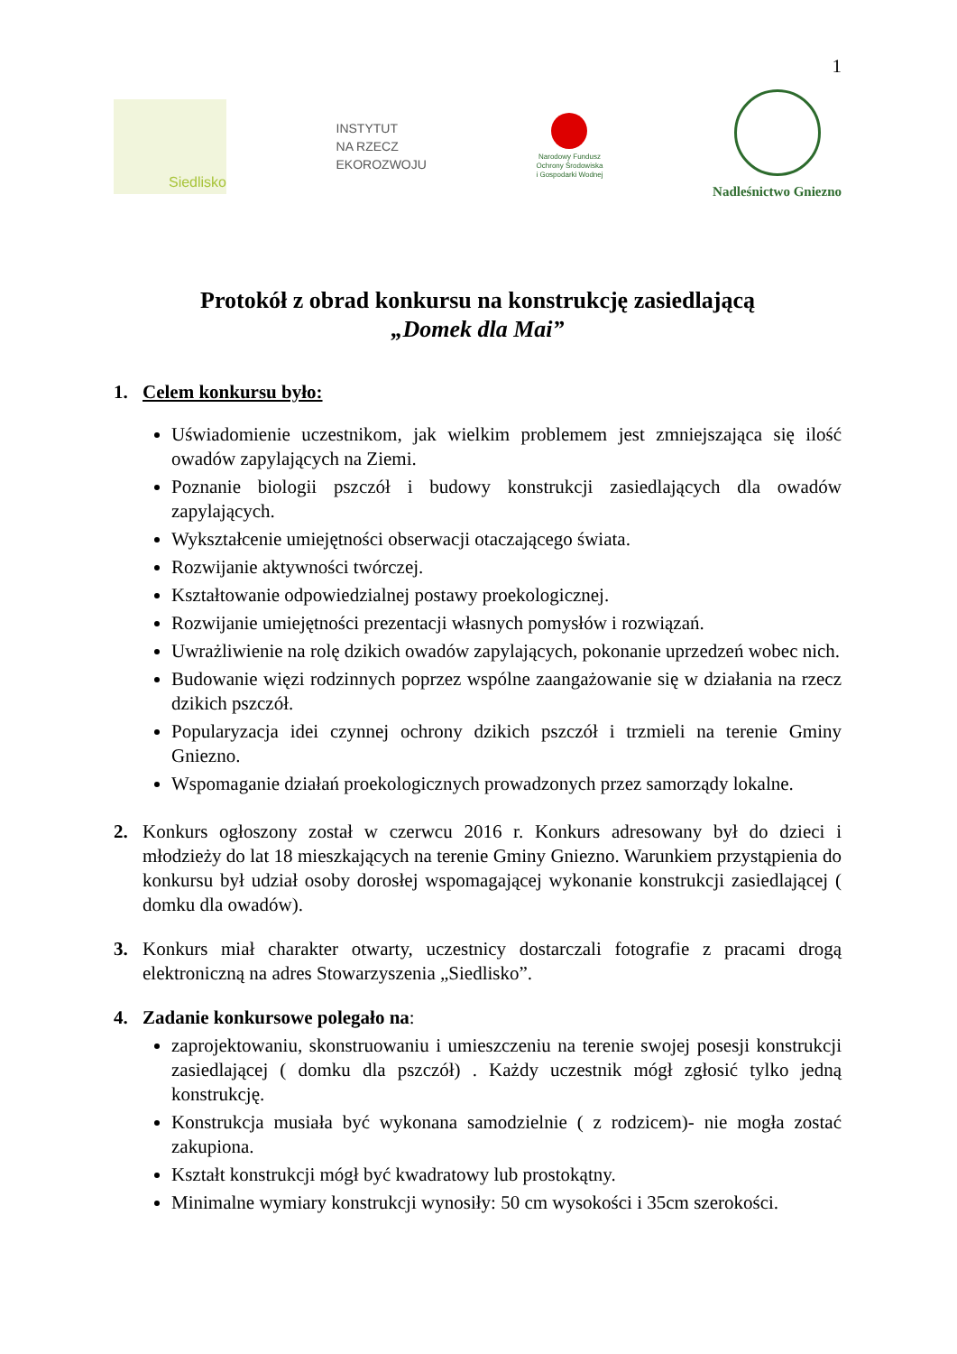1
Siedlisko
INSTYTUT
NA RZECZ
EKOROZWOJU
Narodowy Fundusz
Ochrony Środowiska
i Gospodarki Wodnej
Nadleśnictwo Gniezno
Protokół z obrad konkursu na konstrukcję zasiedlającą
„Domek dla Mai”
1. Celem konkursu było:
Uświadomienie uczestnikom, jak wielkim problemem jest zmniejszająca się ilość owadów zapylających na Ziemi.
Poznanie biologii pszczół i budowy konstrukcji zasiedlających dla owadów zapylających.
Wykształcenie umiejętności obserwacji otaczającego świata.
Rozwijanie aktywności twórczej.
Kształtowanie odpowiedzialnej postawy proekologicznej.
Rozwijanie umiejętności prezentacji własnych pomysłów i rozwiązań.
Uwrażliwienie na rolę dzikich owadów zapylających, pokonanie uprzedzeń wobec nich.
Budowanie więzi rodzinnych poprzez wspólne zaangażowanie się w działania na rzecz dzikich pszczół.
Popularyzacja idei czynnej ochrony dzikich pszczół i trzmieli na terenie Gminy Gniezno.
Wspomaganie działań proekologicznych prowadzonych przez samorządy lokalne.
2. Konkurs ogłoszony został w czerwcu 2016 r. Konkurs adresowany był do dzieci i młodzieży do lat 18 mieszkających na terenie Gminy Gniezno. Warunkiem przystąpienia do konkursu był udział osoby dorosłej wspomagającej wykonanie konstrukcji zasiedlającej ( domku dla owadów).
3. Konkurs miał charakter otwarty, uczestnicy dostarczali fotografie z pracami drogą elektroniczną na adres Stowarzyszenia „Siedlisko”.
4. Zadanie konkursowe polegało na:
zaprojektowaniu, skonstruowaniu i umieszczeniu na terenie swojej posesji konstrukcji zasiedlającej ( domku dla pszczół) . Każdy uczestnik mógł zgłosić tylko jedną konstrukcję.
Konstrukcja musiała być wykonana samodzielnie ( z rodzicem)- nie mogła zostać zakupiona.
Kształt konstrukcji mógł być kwadratowy lub prostokątny.
Minimalne wymiary konstrukcji wynosiły: 50 cm wysokości i 35cm szerokości.